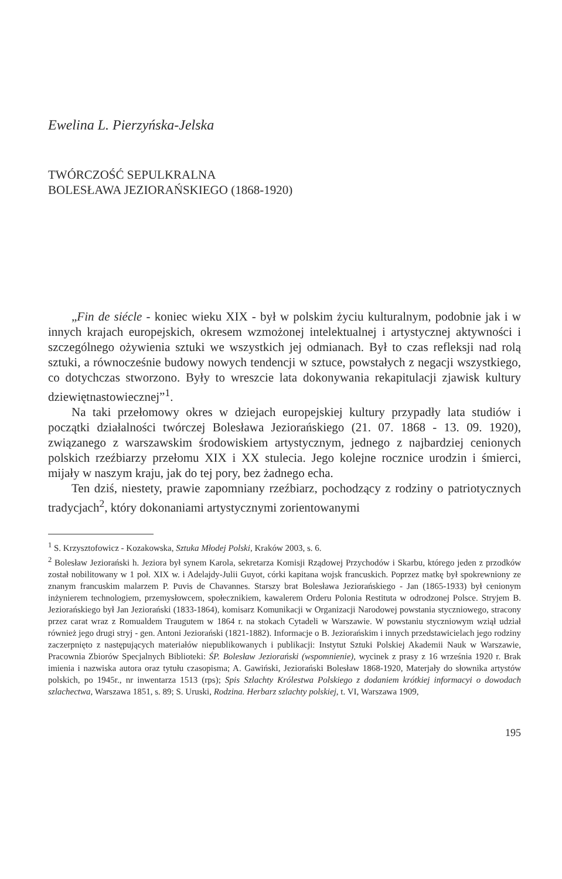Ewelina L. Pierzyńska-Jelska
TWÓRCZOŚĆ SEPULKRALNA
BOLESŁAWA JEZIORAŃSKIEGO (1868-1920)
„Fin de siécle - koniec wieku XIX - był w polskim życiu kulturalnym, podobnie jak i w innych krajach europejskich, okresem wzmożonej intelektualnej i artystycznej aktywności i szczególnego ożywienia sztuki we wszystkich jej odmianach. Był to czas refleksji nad rolą sztuki, a równocześnie budowy nowych tendencji w sztuce, powstałych z negacji wszystkiego, co dotychczas stworzono. Były to wreszcie lata dokonywania rekapitulacji zjawisk kultury dziewiętnastowiecznej”<sup>1</sup>.
Na taki przełomowy okres w dziejach europejskiej kultury przypadły lata studiów i początki działalności twórczej Bolesława Jeziorańskiego (21. 07. 1868 - 13. 09. 1920), związanego z warszawskim środowiskiem artystycznym, jednego z najbardziej cenionych polskich rzeźbiarzy przełomu XIX i XX stulecia. Jego kolejne rocznice urodzin i śmierci, mijały w naszym kraju, jak do tej pory, bez żadnego echa.
Ten dziś, niestety, prawie zapomniany rzeźbiarz, pochodzący z rodziny o patriotycznych tradycjach<sup>2</sup>, który dokonaniami artystycznymi zorientowanymi
<sup>1</sup> S. Krzysztofowicz - Kozakowska, Sztuka Młodej Polski, Kraków 2003, s. 6.
<sup>2</sup> Bolesław Jeziorański h. Jeziora był synem Karola, sekretarza Komisji Rządowej Przychodów i Skarbu, którego jeden z przodków został nobilitowany w 1 poł. XIX w. i Adelajdy-Julii Guyot, córki kapitana wojsk francuskich. Poprzez matkę był spokrewniony ze znanym francuskim malarzem P. Puvis de Chavannes. Starszy brat Bolesława Jeziorańskiego - Jan (1865-1933) był cenionym inżynierem technologiem, przemysłowcem, społecznikiem, kawalerem Orderu Polonia Restituta w odrodzonej Polsce. Stryjem B. Jeziorańskiego był Jan Jeziorański (1833-1864), komisarz Komunikacji w Organizacji Narodowej powstania styczniowego, stracony przez carat wraz z Romualdem Traugutem w 1864 r. na stokach Cytadeli w Warszawie. W powstaniu styczniowym wziął udział również jego drugi stryj - gen. Antoni Jeziorański (1821-1882). Informacje o B. Jeziorańskim i innych przedstawicielach jego rodziny zaczerpnięto z następujących materiałów niepublikowanych i publikacji: Instytut Sztuki Polskiej Akademii Nauk w Warszawie, Pracownia Zbiorów Specjalnych Biblioteki: ŚP. Bolesław Jeziorański (wspomnienie), wycinek z prasy z 16 września 1920 r. Brak imienia i nazwiska autora oraz tytułu czasopisma; A. Gawiński, Jeziorański Bolesław 1868-1920, Materjały do słownika artystów polskich, po 1945r., nr inwentarza 1513 (rps); Spis Szlachty Królestwa Polskiego z dodaniem krótkiej informacyi o dowodach szlachectwa, Warszawa 1851, s. 89; S. Uruski, Rodzina. Herbarz szlachty polskiej, t. VI, Warszawa 1909,
195